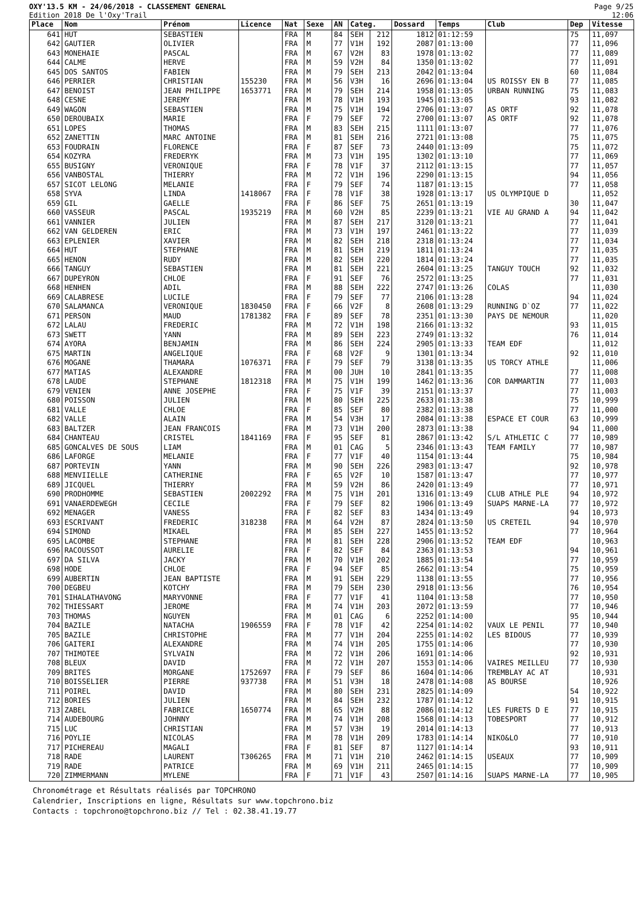OXY'13.5 KM - 24/06/2018 - CLASSEMENT GENERAL
Edition 2018 De l'Oxy'Trail
Page 9/25
12:06
| Place | Nom | Prénom | Licence | Nat | Sexe | AN | Categ. | | Dossard | Temps | Club | Dep | Vitesse |
| --- | --- | --- | --- | --- | --- | --- | --- | --- | --- | --- | --- | --- | --- |
| 641 | HUT | SEBASTIEN | | FRA | M | 84 | SEH | 212 | 1812 | 01:12:59 | | 75 | 11,097 |
| 642 | GAUTIER | OLIVIER | | FRA | M | 77 | V1H | 192 | 2087 | 01:13:00 | | 77 | 11,096 |
| 643 | MONEHAIE | PASCAL | | FRA | M | 67 | V2H | 83 | 1978 | 01:13:02 | | 77 | 11,089 |
| 644 | CALME | HERVE | | FRA | M | 59 | V2H | 84 | 1350 | 01:13:02 | | 77 | 11,091 |
| 645 | DOS SANTOS | FABIEN | | FRA | M | 79 | SEH | 213 | 2042 | 01:13:04 | | 60 | 11,084 |
| 646 | PERRIER | CHRISTIAN | 155230 | FRA | M | 56 | V3H | 16 | 2696 | 01:13:04 | US ROISSY EN B | 77 | 11,085 |
| 647 | BENOIST | JEAN PHILIPPE | 1653771 | FRA | M | 79 | SEH | 214 | 1958 | 01:13:05 | URBAN RUNNING | 75 | 11,083 |
| 648 | CESNE | JEREMY | | FRA | M | 78 | V1H | 193 | 1945 | 01:13:05 | | 93 | 11,082 |
| 649 | WAGON | SEBASTIEN | | FRA | M | 75 | V1H | 194 | 2706 | 01:13:07 | AS ORTF | 92 | 11,078 |
| 650 | DEROUBAIX | MARIE | | FRA | F | 79 | SEF | 72 | 2700 | 01:13:07 | AS ORTF | 92 | 11,078 |
| 651 | LOPES | THOMAS | | FRA | M | 83 | SEH | 215 | 1111 | 01:13:07 | | 77 | 11,076 |
| 652 | ZANETTIN | MARC ANTOINE | | FRA | M | 81 | SEH | 216 | 2721 | 01:13:08 | | 75 | 11,075 |
| 653 | FOUDRAIN | FLORENCE | | FRA | F | 87 | SEF | 73 | 2440 | 01:13:09 | | 75 | 11,072 |
| 654 | KOZYRA | FREDERYK | | FRA | M | 73 | V1H | 195 | 1302 | 01:13:10 | | 77 | 11,069 |
| 655 | BUSIGNY | VERONIQUE | | FRA | F | 78 | V1F | 37 | 2112 | 01:13:15 | | 77 | 11,057 |
| 656 | VANBOSTAL | THIERRY | | FRA | M | 72 | V1H | 196 | 2290 | 01:13:15 | | 94 | 11,056 |
| 657 | SICOT LELONG | MELANIE | | FRA | F | 79 | SEF | 74 | 1187 | 01:13:15 | | 77 | 11,058 |
| 658 | SYVA | LINDA | 1418067 | FRA | F | 78 | V1F | 38 | 1928 | 01:13:17 | US OLYMPIQUE D | | 11,052 |
| 659 | GIL | GAELLE | | FRA | F | 86 | SEF | 75 | 2651 | 01:13:19 | | 30 | 11,047 |
| 660 | VASSEUR | PASCAL | 1935219 | FRA | M | 60 | V2H | 85 | 2239 | 01:13:21 | VIE AU GRAND A | 94 | 11,042 |
| 661 | VANNIER | JULIEN | | FRA | M | 87 | SEH | 217 | 3120 | 01:13:21 | | 77 | 11,041 |
| 662 | VAN GELDEREN | ERIC | | FRA | M | 73 | V1H | 197 | 2461 | 01:13:22 | | 77 | 11,039 |
| 663 | EPLENIER | XAVIER | | FRA | M | 82 | SEH | 218 | 2318 | 01:13:24 | | 77 | 11,034 |
| 664 | HUT | STEPHANE | | FRA | M | 81 | SEH | 219 | 1811 | 01:13:24 | | 77 | 11,035 |
| 665 | HENON | RUDY | | FRA | M | 82 | SEH | 220 | 1814 | 01:13:24 | | 77 | 11,035 |
| 666 | TANGUY | SEBASTIEN | | FRA | M | 81 | SEH | 221 | 2604 | 01:13:25 | TANGUY TOUCH | 92 | 11,032 |
| 667 | DUPEYRON | CHLOE | | FRA | F | 91 | SEF | 76 | 2572 | 01:13:25 | | 77 | 11,031 |
| 668 | HENHEN | ADIL | | FRA | M | 88 | SEH | 222 | 2747 | 01:13:26 | COLAS | | 11,030 |
| 669 | CALABRESE | LUCILE | | FRA | F | 79 | SEF | 77 | 2106 | 01:13:28 | | 94 | 11,024 |
| 670 | SALAMANCA | VERONIQUE | 1830450 | FRA | F | 66 | V2F | 8 | 2608 | 01:13:29 | RUNNING D`OZ | 77 | 11,022 |
| 671 | PERSON | MAUD | 1781382 | FRA | F | 89 | SEF | 78 | 2351 | 01:13:30 | PAYS DE NEMOUR | | 11,020 |
| 672 | LALAU | FREDERIC | | FRA | M | 72 | V1H | 198 | 2166 | 01:13:32 | | 93 | 11,015 |
| 673 | SWETT | YANN | | FRA | M | 89 | SEH | 223 | 2749 | 01:13:32 | | 76 | 11,014 |
| 674 | AYORA | BENJAMIN | | FRA | M | 86 | SEH | 224 | 2905 | 01:13:33 | TEAM EDF | | 11,012 |
| 675 | MARTIN | ANGELIQUE | | FRA | F | 68 | V2F | 9 | 1301 | 01:13:34 | | 92 | 11,010 |
| 676 | MOGANE | THAMARA | 1076371 | FRA | F | 79 | SEF | 79 | 3138 | 01:13:35 | US TORCY ATHLE | | 11,006 |
| 677 | MATIAS | ALEXANDRE | | FRA | M | 00 | JUH | 10 | 2841 | 01:13:35 | | 77 | 11,008 |
| 678 | LAUDE | STEPHANE | 1812318 | FRA | M | 75 | V1H | 199 | 1462 | 01:13:36 | COR DAMMARTIN | 77 | 11,003 |
| 679 | VENIEN | ANNE JOSEPHE | | FRA | F | 75 | V1F | 39 | 2151 | 01:13:37 | | 77 | 11,003 |
| 680 | POISSON | JULIEN | | FRA | M | 80 | SEH | 225 | 2633 | 01:13:38 | | 75 | 10,999 |
| 681 | VALLE | CHLOE | | FRA | F | 85 | SEF | 80 | 2382 | 01:13:38 | | 77 | 11,000 |
| 682 | VALLE | ALAIN | | FRA | M | 54 | V3H | 17 | 2084 | 01:13:38 | ESPACE ET COUR | 63 | 10,999 |
| 683 | BALTZER | JEAN FRANCOIS | | FRA | M | 73 | V1H | 200 | 2873 | 01:13:38 | | 94 | 11,000 |
| 684 | CHANTEAU | CRISTEL | 1841169 | FRA | F | 95 | SEF | 81 | 2867 | 01:13:42 | S/L ATHLETIC C | 77 | 10,989 |
| 685 | GONCALVES DE SOUS | LIAM | | FRA | M | 01 | CAG | 5 | 2346 | 01:13:43 | TEAM FAMILY | 77 | 10,987 |
| 686 | LAFORGE | MELANIE | | FRA | F | 77 | V1F | 40 | 1154 | 01:13:44 | | 75 | 10,984 |
| 687 | PORTEVIN | YANN | | FRA | M | 90 | SEH | 226 | 2983 | 01:13:47 | | 92 | 10,978 |
| 688 | MENVIIELLE | CATHERINE | | FRA | F | 65 | V2F | 10 | 1587 | 01:13:47 | | 77 | 10,977 |
| 689 | JICQUEL | THIERRY | | FRA | M | 59 | V2H | 86 | 2420 | 01:13:49 | | 77 | 10,971 |
| 690 | PRODHOMME | SEBASTIEN | 2002292 | FRA | M | 75 | V1H | 201 | 1316 | 01:13:49 | CLUB ATHLE PLE | 94 | 10,972 |
| 691 | VANAERDEWEGH | CECILE | | FRA | F | 79 | SEF | 82 | 1906 | 01:13:49 | SUAPS MARNE-LA | 77 | 10,972 |
| 692 | MENAGER | VANESS | | FRA | F | 82 | SEF | 83 | 1434 | 01:13:49 | | 94 | 10,973 |
| 693 | ESCRIVANT | FREDERIC | 318238 | FRA | M | 64 | V2H | 87 | 2824 | 01:13:50 | US CRETEIL | 94 | 10,970 |
| 694 | SIMOND | MIKAEL | | FRA | M | 85 | SEH | 227 | 1455 | 01:13:52 | | 77 | 10,964 |
| 695 | LACOMBE | STEPHANE | | FRA | M | 81 | SEH | 228 | 2906 | 01:13:52 | TEAM EDF | | 10,963 |
| 696 | RACOUSSOT | AURELIE | | FRA | F | 82 | SEF | 84 | 2363 | 01:13:53 | | 94 | 10,961 |
| 697 | DA SILVA | JACKY | | FRA | M | 70 | V1H | 202 | 1885 | 01:13:54 | | 77 | 10,959 |
| 698 | HODE | CHLOE | | FRA | F | 94 | SEF | 85 | 2662 | 01:13:54 | | 75 | 10,959 |
| 699 | AUBERTIN | JEAN BAPTISTE | | FRA | M | 91 | SEH | 229 | 1138 | 01:13:55 | | 77 | 10,956 |
| 700 | DEGBEU | KOTCHY | | FRA | M | 79 | SEH | 230 | 2918 | 01:13:56 | | 76 | 10,954 |
| 701 | SIHALATHAVONG | MARYVONNE | | FRA | F | 77 | V1F | 41 | 1104 | 01:13:58 | | 77 | 10,950 |
| 702 | THIESSART | JEROME | | FRA | M | 74 | V1H | 203 | 2072 | 01:13:59 | | 77 | 10,946 |
| 703 | THOMAS | NGUYEN | | FRA | M | 01 | CAG | 6 | 2252 | 01:14:00 | | 95 | 10,944 |
| 704 | BAZILE | NATACHA | 1906559 | FRA | F | 78 | V1F | 42 | 2254 | 01:14:02 | VAUX LE PENIL | 77 | 10,940 |
| 705 | BAZILE | CHRISTOPHE | | FRA | M | 77 | V1H | 204 | 2255 | 01:14:02 | LES BIDOUS | 77 | 10,939 |
| 706 | GAITERI | ALEXANDRE | | FRA | M | 74 | V1H | 205 | 1755 | 01:14:06 | | 77 | 10,930 |
| 707 | THIMOTEE | SYLVAIN | | FRA | M | 72 | V1H | 206 | 1691 | 01:14:06 | | 92 | 10,931 |
| 708 | BLEUX | DAVID | | FRA | M | 72 | V1H | 207 | 1553 | 01:14:06 | VAIRES MEILLEU | 77 | 10,930 |
| 709 | BRITES | MORGANE | 1752697 | FRA | F | 79 | SEF | 86 | 1604 | 01:14:06 | TREMBLAY AC AT | | 10,931 |
| 710 | BOISSELIER | PIERRE | 937738 | FRA | M | 51 | V3H | 18 | 2478 | 01:14:08 | AS BOURSE | | 10,926 |
| 711 | POIREL | DAVID | | FRA | M | 80 | SEH | 231 | 2825 | 01:14:09 | | 54 | 10,922 |
| 712 | BORIES | JULIEN | | FRA | M | 84 | SEH | 232 | 1787 | 01:14:12 | | 91 | 10,915 |
| 713 | ZABEL | FABRICE | 1650774 | FRA | M | 65 | V2H | 88 | 2086 | 01:14:12 | LES FURETS D E | 77 | 10,915 |
| 714 | AUDEBOURG | JOHNNY | | FRA | M | 74 | V1H | 208 | 1568 | 01:14:13 | TOBESPORT | 77 | 10,912 |
| 715 | LUC | CHRISTIAN | | FRA | M | 57 | V3H | 19 | 2014 | 01:14:13 | | 77 | 10,913 |
| 716 | POYLIE | NICOLAS | | FRA | M | 78 | V1H | 209 | 1783 | 01:14:14 | NIKO&LO | 77 | 10,910 |
| 717 | PICHEREAU | MAGALI | | FRA | F | 81 | SEF | 87 | 1127 | 01:14:14 | | 93 | 10,911 |
| 718 | RADE | LAURENT | T306265 | FRA | M | 71 | V1H | 210 | 2462 | 01:14:15 | USEAUX | 77 | 10,909 |
| 719 | RADE | PATRICE | | FRA | M | 69 | V1H | 211 | 2465 | 01:14:15 | | 77 | 10,909 |
| 720 | ZIMMERMANN | MYLENE | | FRA | F | 71 | V1F | 43 | 2507 | 01:14:16 | SUAPS MARNE-LA | 77 | 10,905 |
Chronométrage et Résultats réalisés par TOPCHRONO
Calendrier, Inscriptions en ligne, Résultats sur www.topchrono.biz
Contacts : topchrono@topchrono.biz // Tel : 02.38.41.19.77